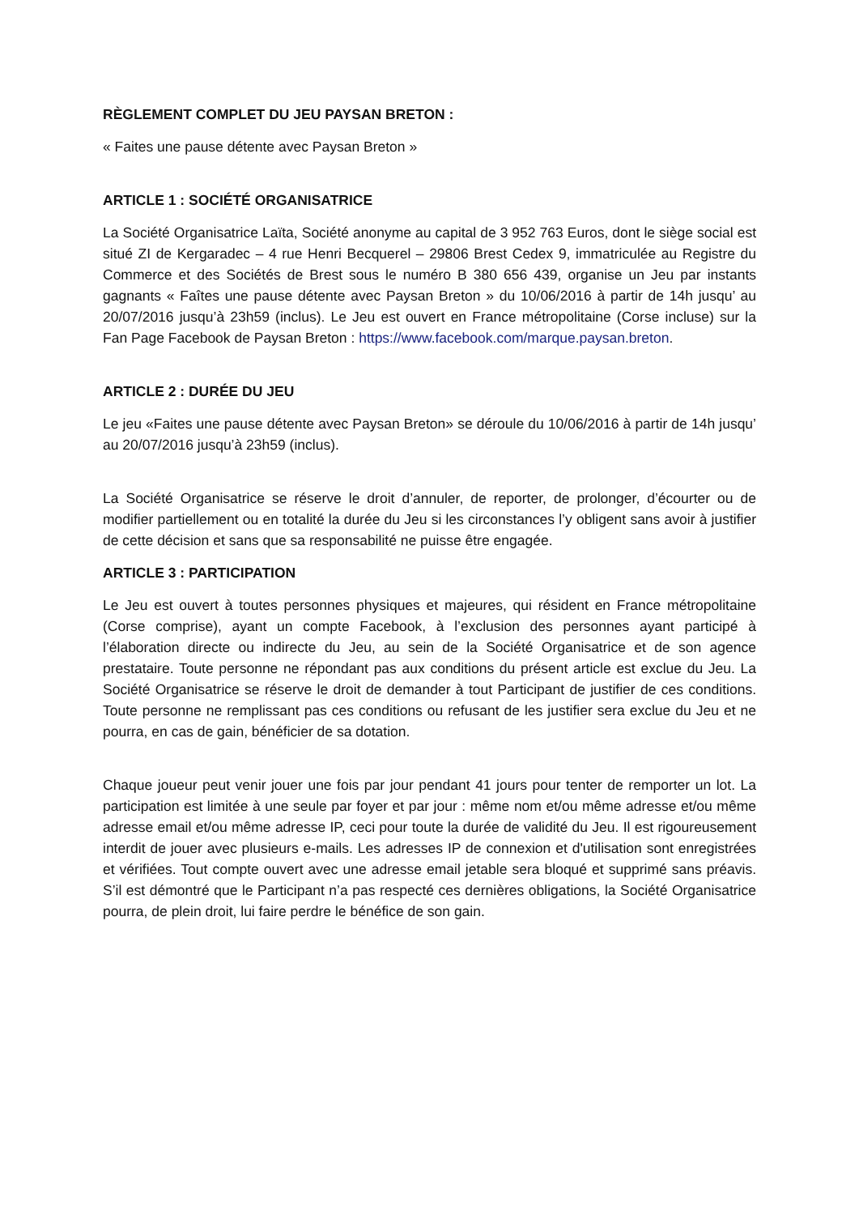RÈGLEMENT COMPLET DU JEU PAYSAN BRETON :
« Faites une pause détente avec Paysan Breton »
ARTICLE 1 : SOCIÉTÉ ORGANISATRICE
La Société Organisatrice Laïta, Société anonyme au capital de 3 952 763 Euros, dont le siège social est situé ZI de Kergaradec – 4 rue Henri Becquerel – 29806 Brest Cedex 9, immatriculée au Registre du Commerce et des Sociétés de Brest sous le numéro B 380 656 439, organise un Jeu par instants gagnants « Faîtes une pause détente avec Paysan Breton » du 10/06/2016 à partir de 14h jusqu’ au 20/07/2016 jusqu’à 23h59 (inclus). Le Jeu est ouvert en France métropolitaine (Corse incluse) sur la Fan Page Facebook de Paysan Breton : https://www.facebook.com/marque.paysan.breton.
ARTICLE 2 : DURÉE DU JEU
Le jeu «Faites une pause détente avec Paysan Breton» se déroule du 10/06/2016 à partir de 14h jusqu’ au 20/07/2016 jusqu’à 23h59 (inclus).
La Société Organisatrice se réserve le droit d’annuler, de reporter, de prolonger, d’écourter ou de modifier partiellement ou en totalité la durée du Jeu si les circonstances l’y obligent sans avoir à justifier de cette décision et sans que sa responsabilité ne puisse être engagée.
ARTICLE 3 : PARTICIPATION
Le Jeu est ouvert à toutes personnes physiques et majeures, qui résident en France métropolitaine (Corse comprise), ayant un compte Facebook, à l’exclusion des personnes ayant participé à l’élaboration directe ou indirecte du Jeu, au sein de la Société Organisatrice et de son agence prestataire. Toute personne ne répondant pas aux conditions du présent article est exclue du Jeu. La Société Organisatrice se réserve le droit de demander à tout Participant de justifier de ces conditions. Toute personne ne remplissant pas ces conditions ou refusant de les justifier sera exclue du Jeu et ne pourra, en cas de gain, bénéficier de sa dotation.
Chaque joueur peut venir jouer une fois par jour pendant 41 jours pour tenter de remporter un lot. La participation est limitée à une seule par foyer et par jour : même nom et/ou même adresse et/ou même adresse email et/ou même adresse IP, ceci pour toute la durée de validité du Jeu. Il est rigoureusement interdit de jouer avec plusieurs e-mails. Les adresses IP de connexion et d'utilisation sont enregistrées et vérifiées. Tout compte ouvert avec une adresse email jetable sera bloqué et supprimé sans préavis. S’il est démontré que le Participant n’a pas respecté ces dernières obligations, la Société Organisatrice pourra, de plein droit, lui faire perdre le bénéfice de son gain.